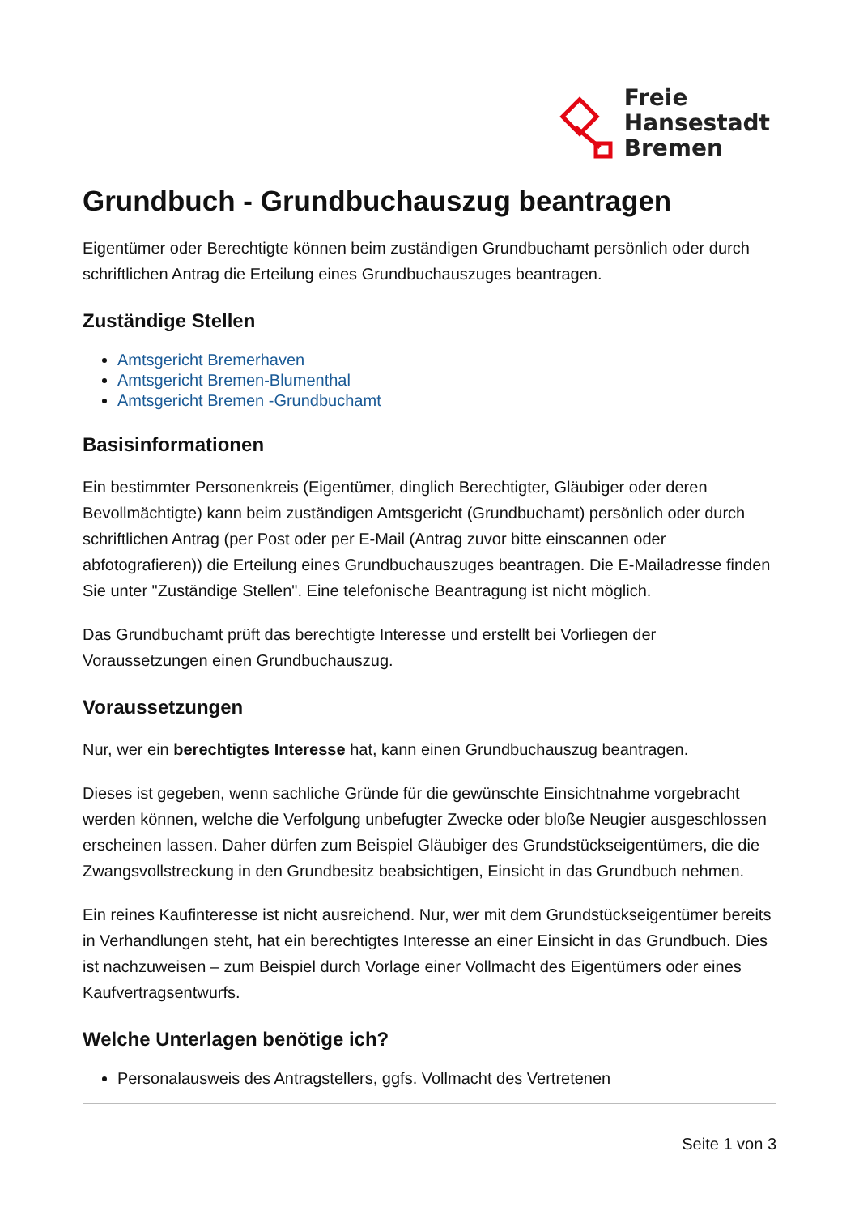Freie
Hansestadt
Bremen
Grundbuch - Grundbuchauszug beantragen
Eigentümer oder Berechtigte können beim zuständigen Grundbuchamt persönlich oder durch schriftlichen Antrag die Erteilung eines Grundbuchauszuges beantragen.
Zuständige Stellen
Amtsgericht Bremerhaven
Amtsgericht Bremen-Blumenthal
Amtsgericht Bremen -Grundbuchamt
Basisinformationen
Ein bestimmter Personenkreis (Eigentümer, dinglich Berechtigter, Gläubiger oder deren Bevollmächtigte) kann beim zuständigen Amtsgericht (Grundbuchamt) persönlich oder durch schriftlichen Antrag (per Post oder per E-Mail (Antrag zuvor bitte einscannen oder abfotografieren)) die Erteilung eines Grundbuchauszuges beantragen. Die E-Mailadresse finden Sie unter "Zuständige Stellen". Eine telefonische Beantragung ist nicht möglich.
Das Grundbuchamt prüft das berechtigte Interesse und erstellt bei Vorliegen der Voraussetzungen einen Grundbuchauszug.
Voraussetzungen
Nur, wer ein berechtigtes Interesse hat, kann einen Grundbuchauszug beantragen.
Dieses ist gegeben, wenn sachliche Gründe für die gewünschte Einsichtnahme vorgebracht werden können, welche die Verfolgung unbefugter Zwecke oder bloße Neugier ausgeschlossen erscheinen lassen. Daher dürfen zum Beispiel Gläubiger des Grundstückseigentümers, die die Zwangsvollstreckung in den Grundbesitz beabsichtigen, Einsicht in das Grundbuch nehmen.
Ein reines Kaufinteresse ist nicht ausreichend. Nur, wer mit dem Grundstückseigentümer bereits in Verhandlungen steht, hat ein berechtigtes Interesse an einer Einsicht in das Grundbuch. Dies ist nachzuweisen – zum Beispiel durch Vorlage einer Vollmacht des Eigentümers oder eines Kaufvertragsentwurfs.
Welche Unterlagen benötige ich?
Personalausweis des Antragstellers, ggfs. Vollmacht des Vertretenen
Seite 1 von 3